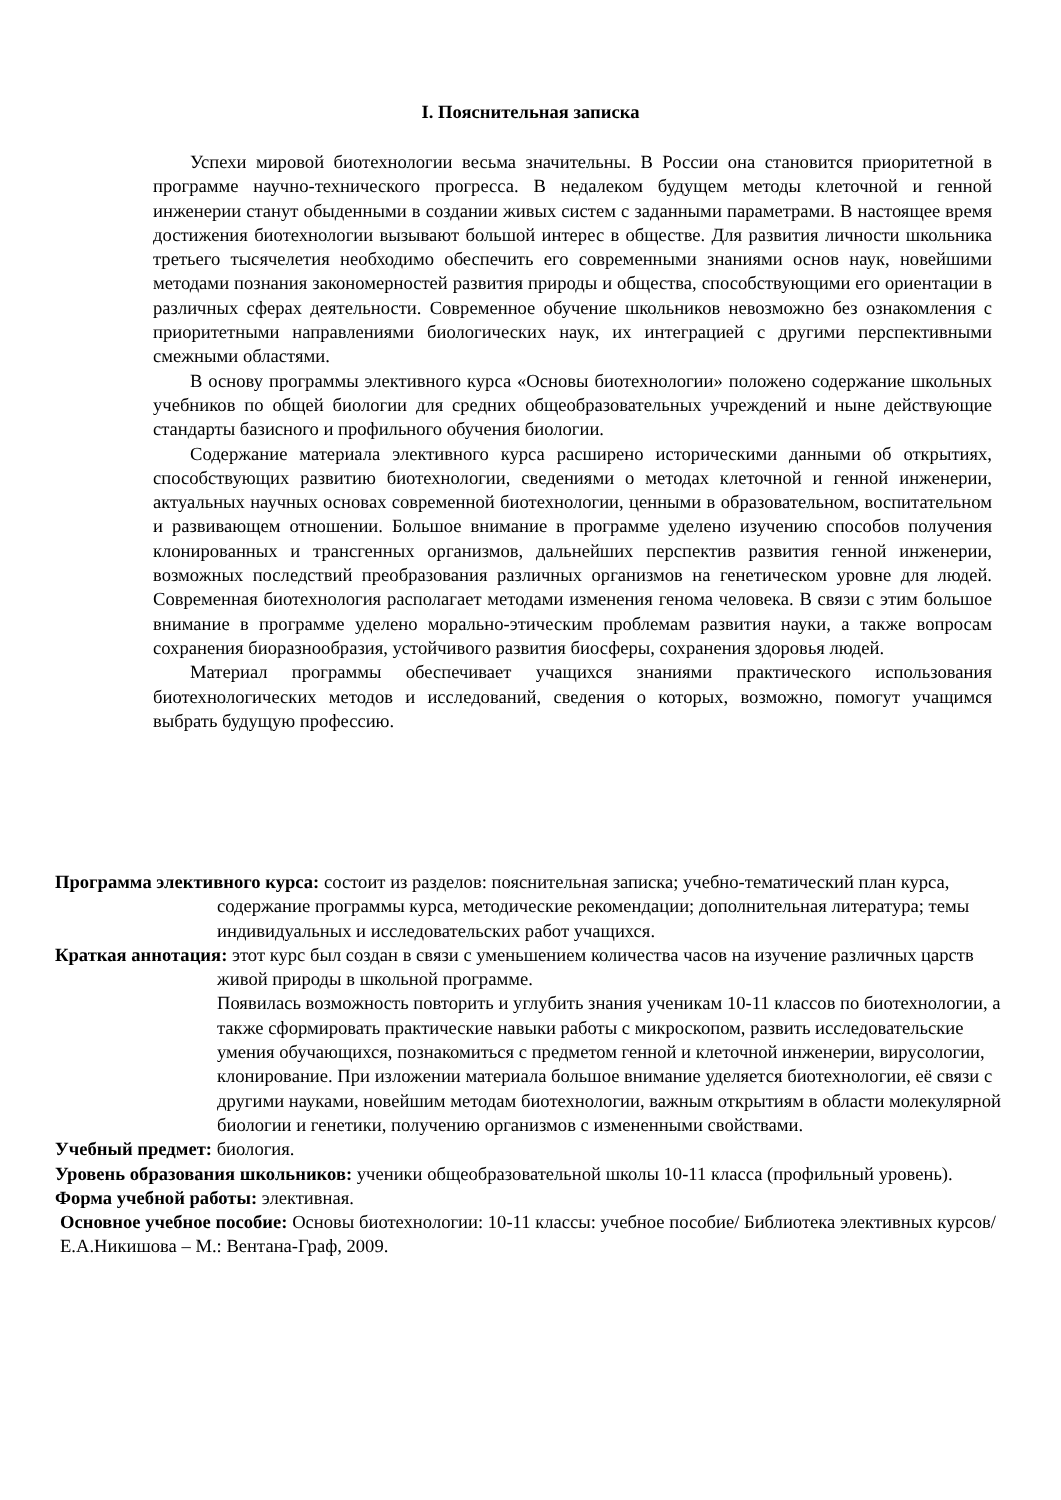I. Пояснительная записка
Успехи мировой биотехнологии весьма значительны. В России она становится приоритетной в программе научно-технического прогресса. В недалеком будущем методы клеточной и генной инженерии станут обыденными в создании живых систем с заданными параметрами. В настоящее время достижения биотехнологии вызывают большой интерес в обществе. Для развития личности школьника третьего тысячелетия необходимо обеспечить его современными знаниями основ наук, новейшими методами познания закономерностей развития природы и общества, способствующими его ориентации в различных сферах деятельности. Современное обучение школьников невозможно без ознакомления с приоритетными направлениями биологических наук, их интеграцией с другими перспективными смежными областями.
В основу программы элективного курса «Основы биотехнологии» положено содержание школьных учебников по общей биологии для средних общеобразовательных учреждений и ныне действующие стандарты базисного и профильного обучения биологии.
Содержание материала элективного курса расширено историческими данными об открытиях, способствующих развитию биотехнологии, сведениями о методах клеточной и генной инженерии, актуальных научных основах современной биотехнологии, ценными в образовательном, воспитательном и развивающем отношении. Большое внимание в программе уделено изучению способов получения клонированных и трансгенных организмов, дальнейших перспектив развития генной инженерии, возможных последствий преобразования различных организмов на генетическом уровне для людей. Современная биотехнология располагает методами изменения генома человека. В связи с этим большое внимание в программе уделено морально-этическим проблемам развития науки, а также вопросам сохранения биоразнообразия, устойчивого развития биосферы, сохранения здоровья людей.
Материал программы обеспечивает учащихся знаниями практического использования биотехнологических методов и исследований, сведения о которых, возможно, помогут учащимся выбрать будущую профессию.
Программа элективного курса: состоит из разделов: пояснительная записка; учебно-тематический план курса, содержание программы курса, методические рекомендации; дополнительная литература; темы индивидуальных и исследовательских работ учащихся.
Краткая аннотация: этот курс был создан в связи с уменьшением количества часов на изучение различных царств живой природы в школьной программе.
Появилась возможность повторить и углубить знания ученикам 10-11 классов по биотехнологии, а также сформировать практические навыки работы с микроскопом, развить исследовательские умения обучающихся, познакомиться с предметом генной и клеточной инженерии, вирусологии, клонирование. При изложении материала большое внимание уделяется биотехнологии, её связи с другими науками, новейшим методам биотехнологии, важным открытиям в области молекулярной биологии и генетики, получению организмов с измененными свойствами.
Учебный предмет: биология.
Уровень образования школьников: ученики общеобразовательной школы 10-11 класса (профильный уровень).
Форма учебной работы: элективная.
Основное учебное пособие: Основы биотехнологии: 10-11 классы: учебное пособие/ Библиотека элективных курсов/ Е.А.Никишова – М.: Вентана-Граф, 2009.